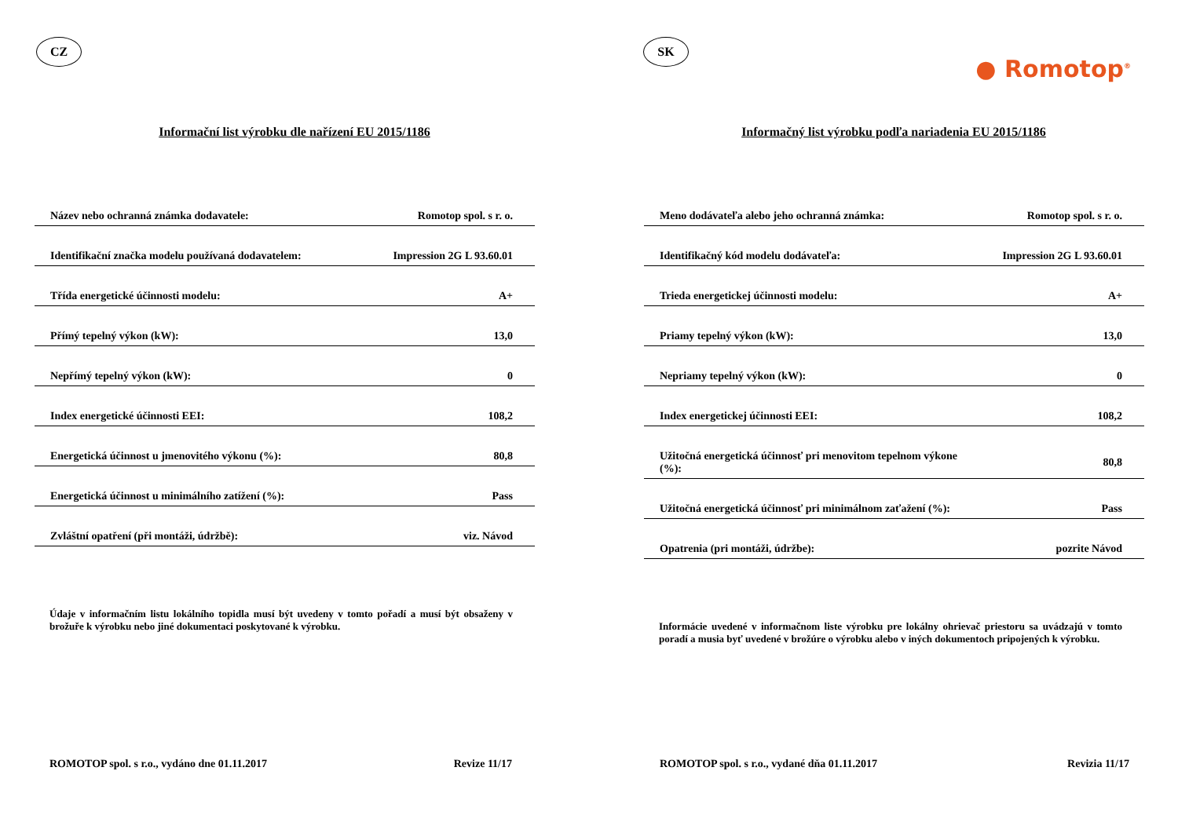CZ
Informační list výrobku dle nařízení EU 2015/1186
| Název nebo ochranná známka dodavatele: | Romotop spol. s r. o. |
| Identifikační značka modelu používaná dodavatelem: | Impression 2G L 93.60.01 |
| Třída energetické účinnosti modelu: | A+ |
| Přímý tepelný výkon (kW): | 13,0 |
| Nepřímý tepelný výkon (kW): | 0 |
| Index energetické účinnosti EEI: | 108,2 |
| Energetická účinnost u jmenovitého výkonu (%): | 80,8 |
| Energetická účinnost u minimálního zatížení (%): | Pass |
| Zvláštní opatření (při montáži, údržbě): | viz. Návod |
Údaje v informačním listu lokálního topidla musí být uvedeny v tomto pořadí a musí být obsaženy v brožuře k výrobku nebo jiné dokumentaci poskytované k výrobku.
ROMOTOP spol. s r.o., vydáno dne 01.11.2017 Revize 11/17
SK
● Romotop<sup>®</sup>
Informačný list výrobku podľa nariadenia EU 2015/1186
| Meno dodávateľa alebo jeho ochranná známka: | Romotop spol. s r. o. |
| Identifikačný kód modelu dodávateľa: | Impression 2G L 93.60.01 |
| Trieda energetickej účinnosti modelu: | A+ |
| Priamy tepelný výkon (kW): | 13,0 |
| Nepriamy tepelný výkon (kW): | 0 |
| Index energetickej účinnosti EEI: | 108,2 |
| Užitočná energetická účinnosť pri menovitom tepelnom výkone (%): | 80,8 |
| Užitočná energetická účinnosť pri minimálnom zaťažení (%): | Pass |
| Opatrenia (pri montáži, údržbe): | pozrite Návod |
Informácie uvedené v informačnom liste výrobku pre lokálny ohrievač priestoru sa uvádzajú v tomto poradí a musia byť uvedené v brožúre o výrobku alebo v iných dokumentoch pripojených k výrobku.
ROMOTOP spol. s r.o., vydané dňa 01.11.2017 Revizia 11/17